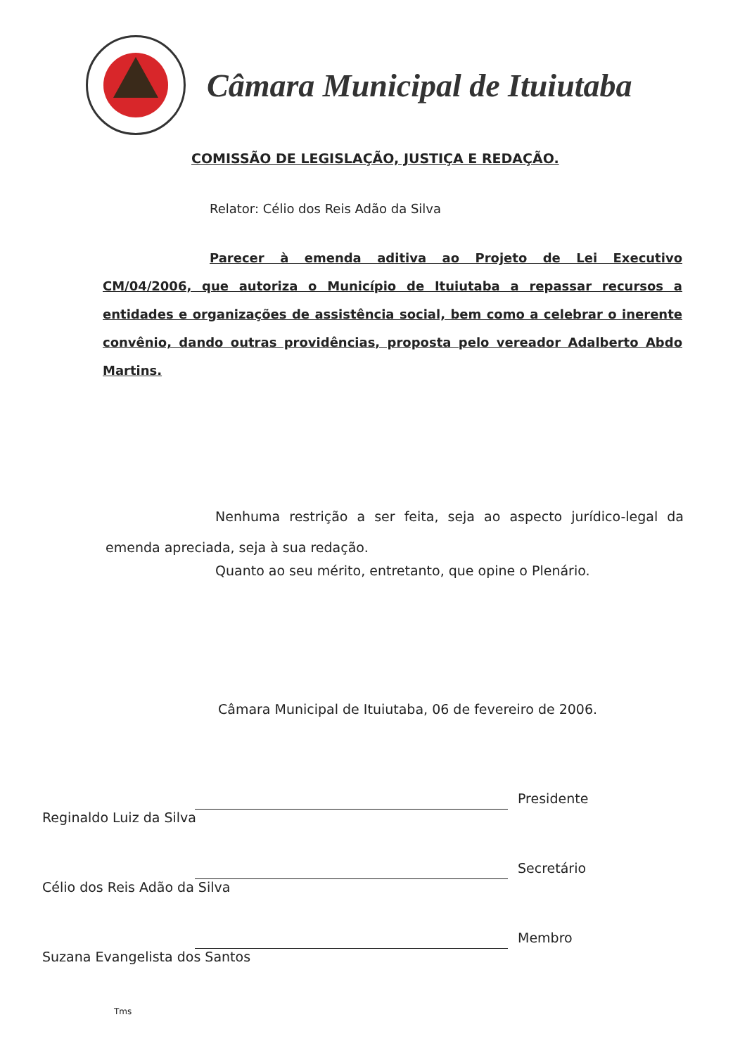Câmara Municipal de Ituiutaba
COMISSÃO DE LEGISLAÇÃO, JUSTIÇA E REDAÇÃO.
Relator: Célio dos Reis Adão da Silva
Parecer à emenda aditiva ao Projeto de Lei Executivo CM/04/2006, que autoriza o Município de Ituiutaba a repassar recursos a entidades e organizações de assistência social, bem como a celebrar o inerente convênio, dando outras providências, proposta pelo vereador Adalberto Abdo Martins.
Nenhuma restrição a ser feita, seja ao aspecto jurídico-legal da emenda apreciada, seja à sua redação.
Quanto ao seu mérito, entretanto, que opine o Plenário.
Câmara Municipal de Ituiutaba, 06 de fevereiro de 2006.
Presidente
Reginaldo Luiz da Silva
Secretário
Célio dos Reis Adão da Silva
Membro
Suzana Evangelista dos Santos
Tms